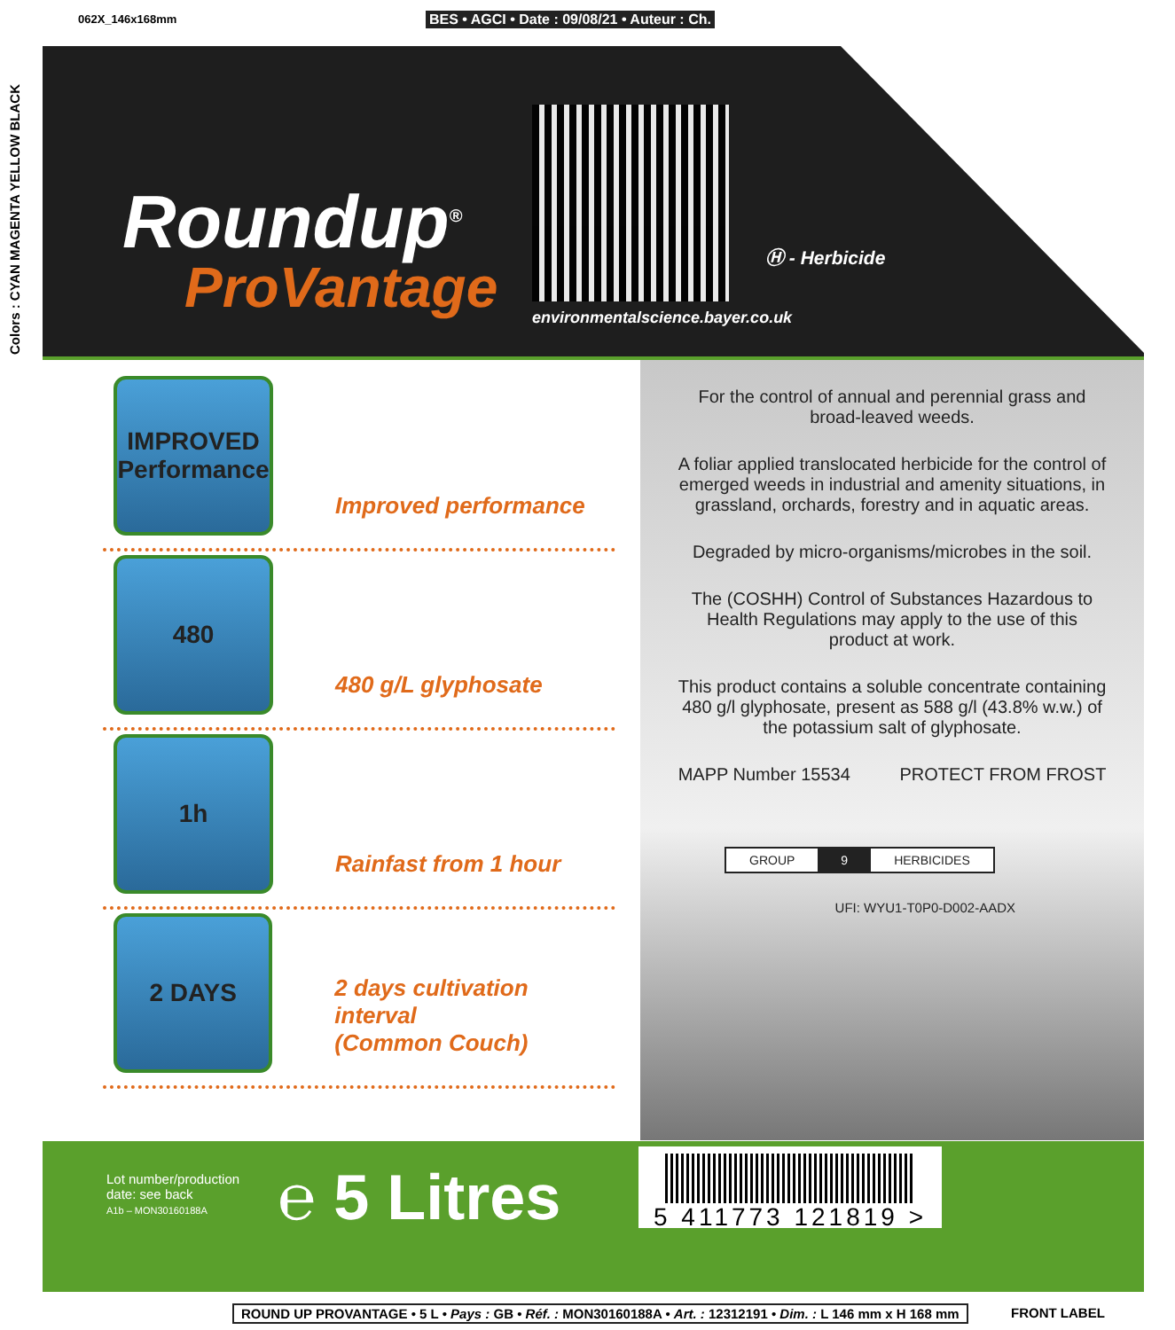062X_146x168mm BES • AGCI • Date : 09/08/21 • Auteur : Ch.
Colors : CYAN MAGENTA YELLOW BLACK
Roundup<sup>®</sup>
ProVantage
Ⓗ - Herbicide
environmentalscience.bayer.co.uk
IMPROVED Performance
Improved performance
480
480 g/L glyphosate
1h
Rainfast from 1 hour
2 DAYS
2 days cultivation interval
(Common Couch)
For the control of annual and perennial grass and broad-leaved weeds.
A foliar applied translocated herbicide for the control of emerged weeds in industrial and amenity situations, in grassland, orchards, forestry and in aquatic areas.
Degraded by micro-organisms/microbes in the soil.
The (COSHH) Control of Substances Hazardous to Health Regulations may apply to the use of this product at work.
This product contains a soluble concentrate containing 480 g/l glyphosate, present as 588 g/l (43.8% w.w.) of the potassium salt of glyphosate.
MAPP Number 15534 PROTECT FROM FROST
| GROUP | 9 | HERBICIDES |
UFI: WYU1-T0P0-D002-AADX
Lot number/production
date: see back
A1b – MON30160188A
℮ 5 Litres
5 411773 121819 >
ROUND UP PROVANTAGE • 5 L • Pays : GB • Réf. : MON30160188A • Art. : 12312191 • Dim. : L 146 mm x H 168 mm
FRONT LABEL